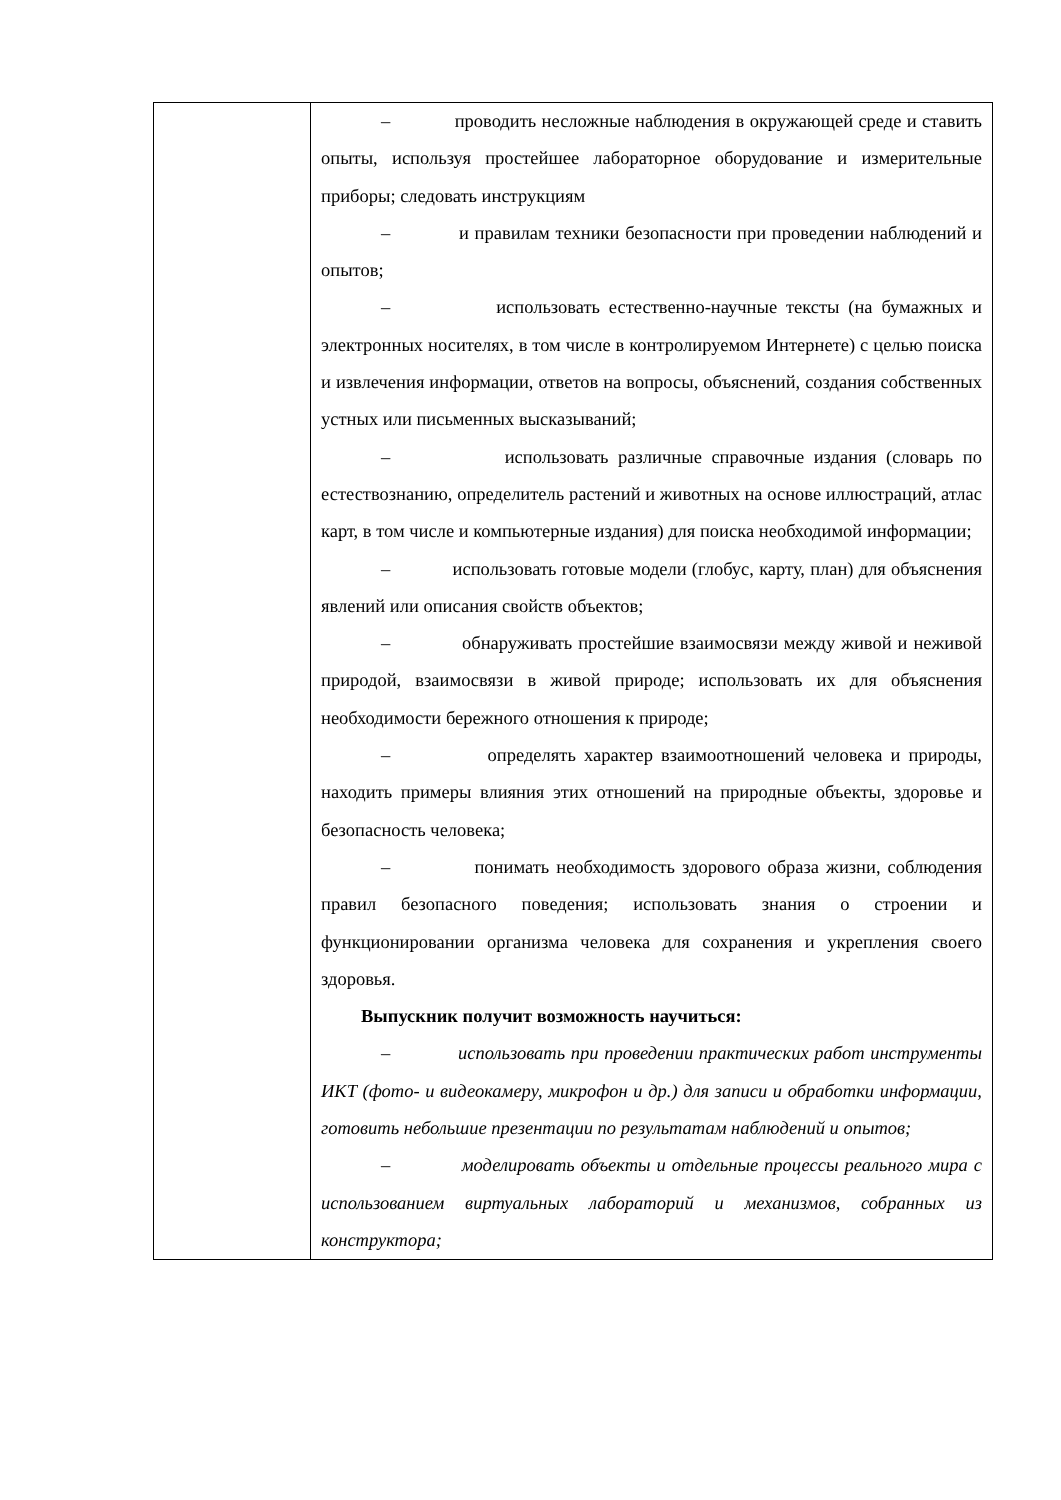| | – проводить несложные наблюдения в окружающей среде и ставить опыты, используя простейшее лабораторное оборудование и измерительные приборы; следовать инструкциям – и правилам техники безопасности при проведении наблюдений и опытов; – использовать естественно-научные тексты (на бумажных и электронных носителях, в том числе в контролируемом Интернете) с целью поиска и извлечения информации, ответов на вопросы, объяснений, создания собственных устных или письменных высказываний; – использовать различные справочные издания (словарь по естествознанию, определитель растений и животных на основе иллюстраций, атлас карт, в том числе и компьютерные издания) для поиска необходимой информации; – использовать готовые модели (глобус, карту, план) для объяснения явлений или описания свойств объектов; – обнаруживать простейшие взаимосвязи между живой и неживой природой, взаимосвязи в живой природе; использовать их для объяснения необходимости бережного отношения к природе; – определять характер взаимоотношений человека и природы, находить примеры влияния этих отношений на природные объекты, здоровье и безопасность человека; – понимать необходимость здорового образа жизни, соблюдения правил безопасного поведения; использовать знания о строении и функционировании организма человека для сохранения и укрепления своего здоровья. Выпускник получит возможность научиться: – использовать при проведении практических работ инструменты ИКТ (фото- и видеокамеру, микрофон и др.) для записи и обработки информации, готовить небольшие презентации по результатам наблюдений и опытов; – моделировать объекты и отдельные процессы реального мира с использованием виртуальных лабораторий и механизмов, собранных из конструктора; |